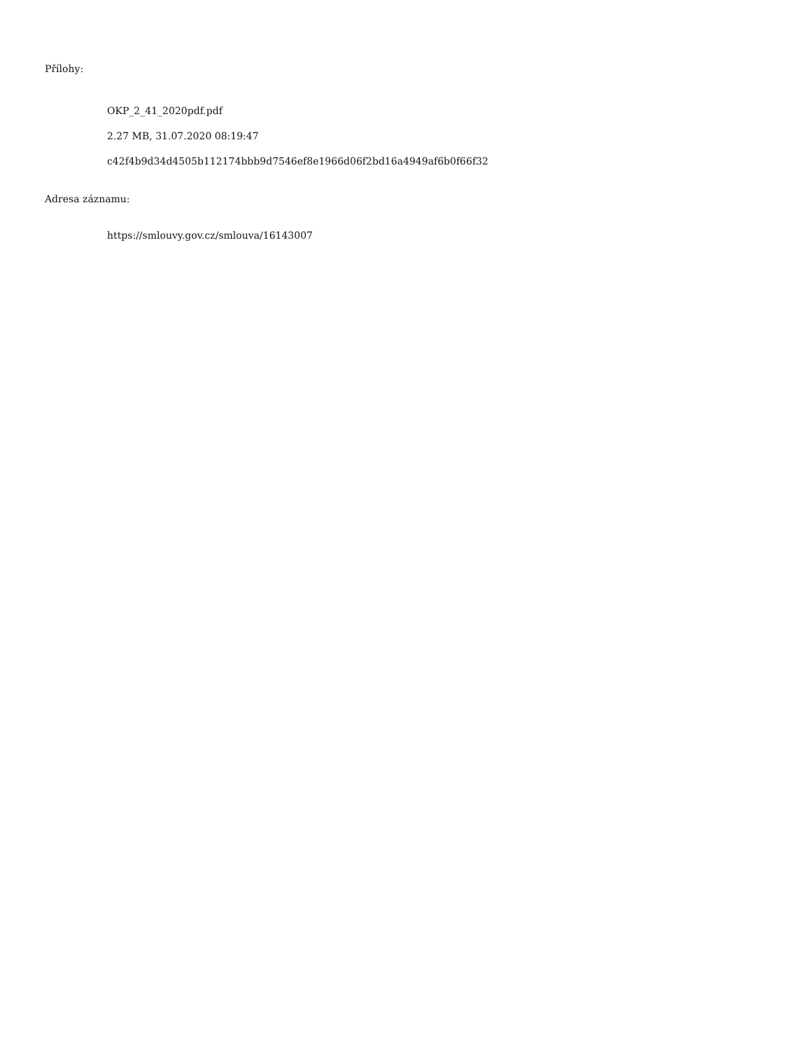Přílohy:
OKP_2_41_2020pdf.pdf
2.27 MB, 31.07.2020 08:19:47
c42f4b9d34d4505b112174bbb9d7546ef8e1966d06f2bd16a4949af6b0f66f32
Adresa záznamu:
https://smlouvy.gov.cz/smlouva/16143007